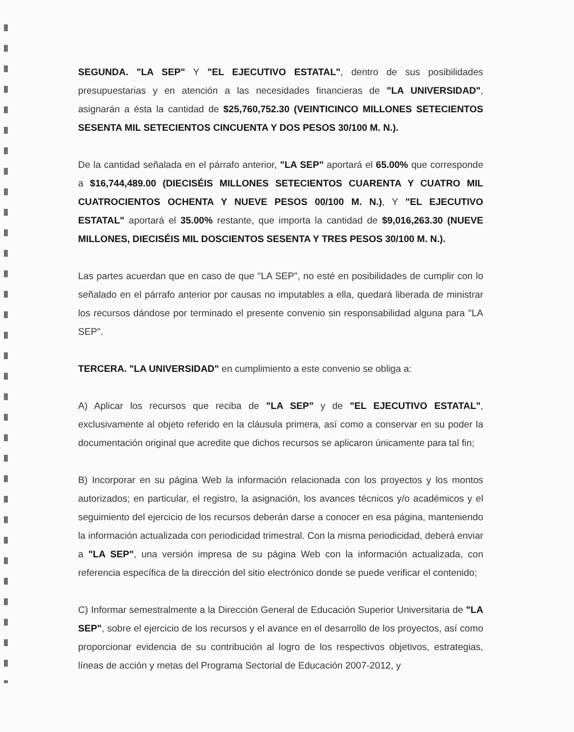SEGUNDA. "LA SEP" Y "EL EJECUTIVO ESTATAL", dentro de sus posibilidades presupuestarias y en atención a las necesidades financieras de "LA UNIVERSIDAD", asignarán a ésta la cantidad de $25,760,752.30 (VEINTICINCO MILLONES SETECIENTOS SESENTA MIL SETECIENTOS CINCUENTA Y DOS PESOS 30/100 M. N.).
De la cantidad señalada en el párrafo anterior, "LA SEP" aportará el 65.00% que corresponde a $16,744,489.00 (DIECISÉIS MILLONES SETECIENTOS CUARENTA Y CUATRO MIL CUATROCIENTOS OCHENTA Y NUEVE PESOS 00/100 M. N.), Y "EL EJECUTIVO ESTATAL" aportará el 35.00% restante, que importa la cantidad de $9,016,263.30 (NUEVE MILLONES, DIECISÉIS MIL DOSCIENTOS SESENTA Y TRES PESOS 30/100 M. N.).
Las partes acuerdan que en caso de que "LA SEP", no esté en posibilidades de cumplir con lo señalado en el párrafo anterior por causas no imputables a ella, quedará liberada de ministrar los recursos dándose por terminado el presente convenio sin responsabilidad alguna para "LA SEP".
TERCERA. "LA UNIVERSIDAD" en cumplimiento a este convenio se obliga a:
A) Aplicar los recursos que reciba de "LA SEP" y de "EL EJECUTIVO ESTATAL", exclusivamente al objeto referido en la cláusula primera, así como a conservar en su poder la documentación original que acredite que dichos recursos se aplicaron únicamente para tal fin;
B) Incorporar en su página Web la información relacionada con los proyectos y los montos autorizados; en particular, el registro, la asignación, los avances técnicos y/o académicos y el seguimiento del ejercicio de los recursos deberán darse a conocer en esa página, manteniendo la información actualizada con periodicidad trimestral. Con la misma periodicidad, deberá enviar a "LA SEP", una versión impresa de su página Web con la información actualizada, con referencia específica de la dirección del sitio electrónico donde se puede verificar el contenido;
C) Informar semestralmente a la Dirección General de Educación Superior Universitaria de "LA SEP", sobre el ejercicio de los recursos y el avance en el desarrollo de los proyectos, así como proporcionar evidencia de su contribución al logro de los respectivos objetivos, estrategias, líneas de acción y metas del Programa Sectorial de Educación 2007-2012, y